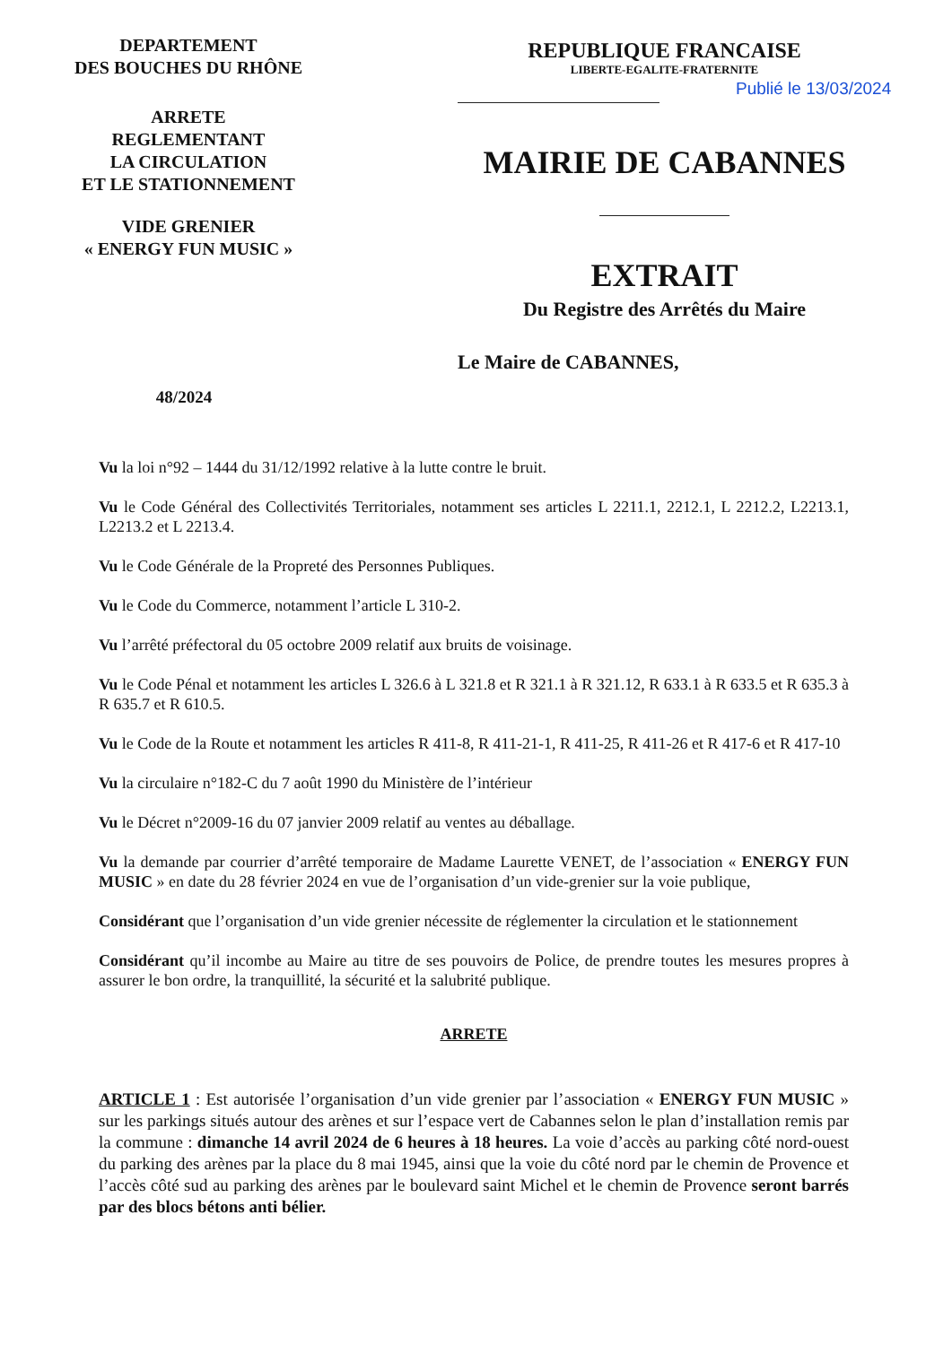DEPARTEMENT
DES BOUCHES DU RHÔNE
ARRETE
REGLEMENTANT
LA CIRCULATION
ET LE STATIONNEMENT
VIDE GRENIER
« ENERGY FUN MUSIC »
48/2024
REPUBLIQUE FRANCAISE
LIBERTE-EGALITE-FRATERNITE
MAIRIE DE CABANNES
EXTRAIT
Du Registre des Arrêtés du Maire
Le Maire de CABANNES,
Publié le 13/03/2024
Vu la loi n°92 – 1444 du 31/12/1992 relative à la lutte contre le bruit.
Vu le Code Général des Collectivités Territoriales, notamment ses articles L 2211.1, 2212.1, L 2212.2, L2213.1, L2213.2 et L 2213.4.
Vu le Code Générale de la Propreté des Personnes Publiques.
Vu le Code du Commerce, notamment l’article L 310-2.
Vu l’arrêté préfectoral du 05 octobre 2009 relatif aux bruits de voisinage.
Vu le Code Pénal et notamment les articles L 326.6 à L 321.8 et R 321.1 à R 321.12, R 633.1 à R 633.5 et R 635.3 à R 635.7 et R 610.5.
Vu le Code de la Route et notamment les articles R 411-8, R 411-21-1, R 411-25, R 411-26 et R 417-6 et R 417-10
Vu la circulaire n°182-C du 7 août 1990 du Ministère de l’intérieur
Vu le Décret n°2009-16 du 07 janvier 2009 relatif au ventes au déballage.
Vu la demande par courrier d’arrêté temporaire de Madame Laurette VENET, de l’association « ENERGY FUN MUSIC » en date du 28 février 2024 en vue de l’organisation d’un vide-grenier sur la voie publique,
Considérant que l’organisation d’un vide grenier nécessite de réglementer la circulation et le stationnement
Considérant qu’il incombe au Maire au titre de ses pouvoirs de Police, de prendre toutes les mesures propres à assurer le bon ordre, la tranquillité, la sécurité et la salubrité publique.
ARRETE
ARTICLE 1 : Est autorisée l’organisation d’un vide grenier par l’association « ENERGY FUN MUSIC » sur les parkings situés autour des arènes et sur l’espace vert de Cabannes selon le plan d’installation remis par la commune : dimanche 14 avril 2024 de 6 heures à 18 heures. La voie d’accès au parking côté nord-ouest du parking des arènes par la place du 8 mai 1945, ainsi que la voie du côté nord par le chemin de Provence et l’accès côté sud au parking des arènes par le boulevard saint Michel et le chemin de Provence seront barrés par des blocs bétons anti bélier.